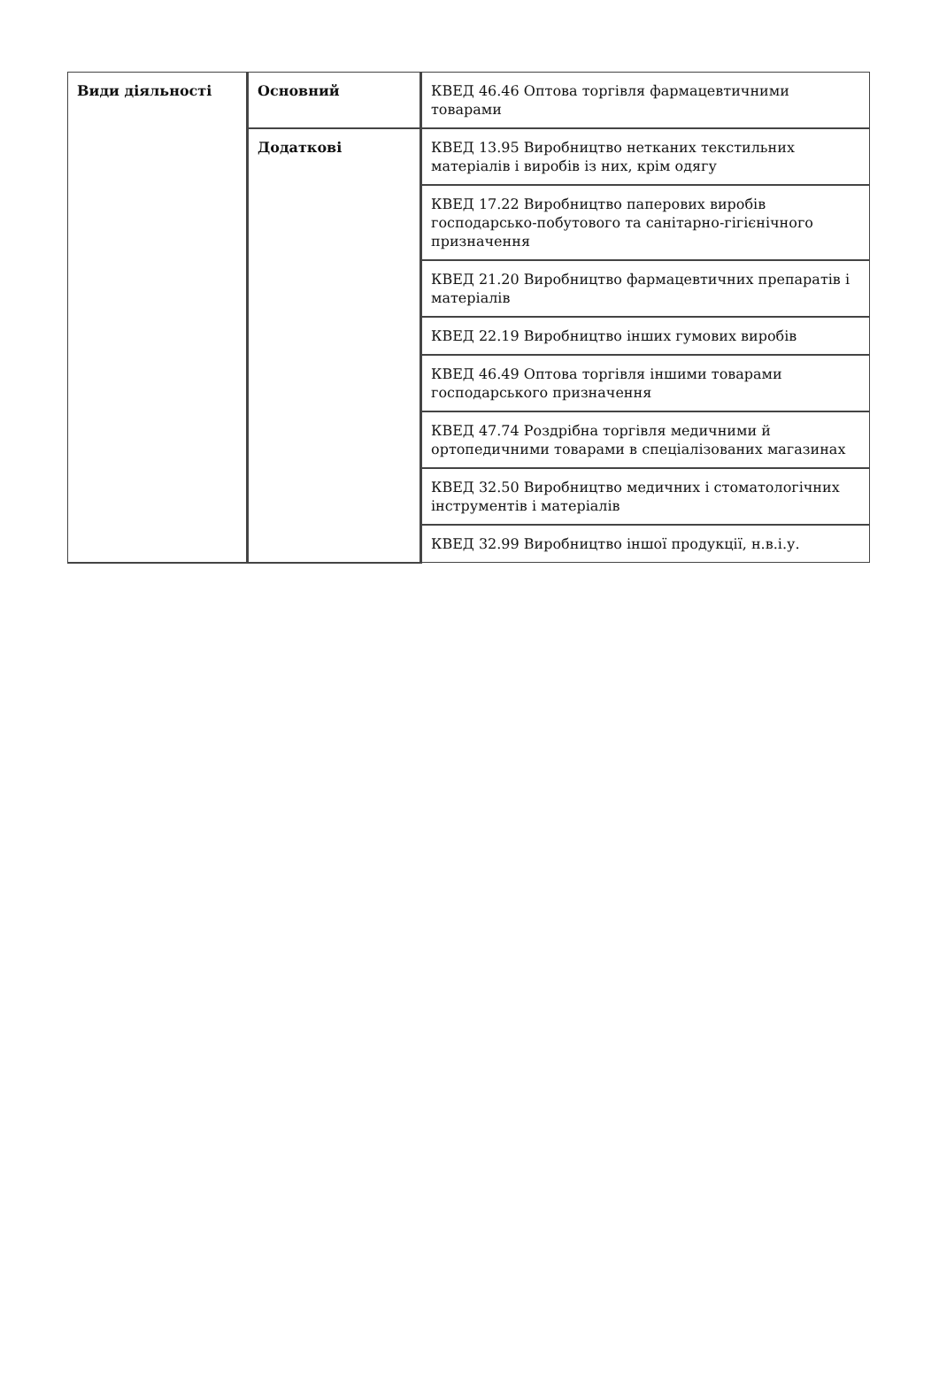| Види діяльності | Основний | КВЕД 46.46 Оптова торгівля фармацевтичними товарами |
| | Додаткові | КВЕД 13.95 Виробництво нетканих текстильних матеріалів і виробів із них, крім одягу |
| | | КВЕД 17.22 Виробництво паперових виробів господарсько-побутового та санітарно-гігієнічного призначення |
| | | КВЕД 21.20 Виробництво фармацевтичних препаратів і матеріалів |
| | | КВЕД 22.19 Виробництво інших гумових виробів |
| | | КВЕД 46.49 Оптова торгівля іншими товарами господарського призначення |
| | | КВЕД 47.74 Роздрібна торгівля медичними й ортопедичними товарами в спеціалізованих магазинах |
| | | КВЕД 32.50 Виробництво медичних і стоматологічних інструментів і матеріалів |
| | | КВЕД 32.99 Виробництво іншої продукції, н.в.і.у. |